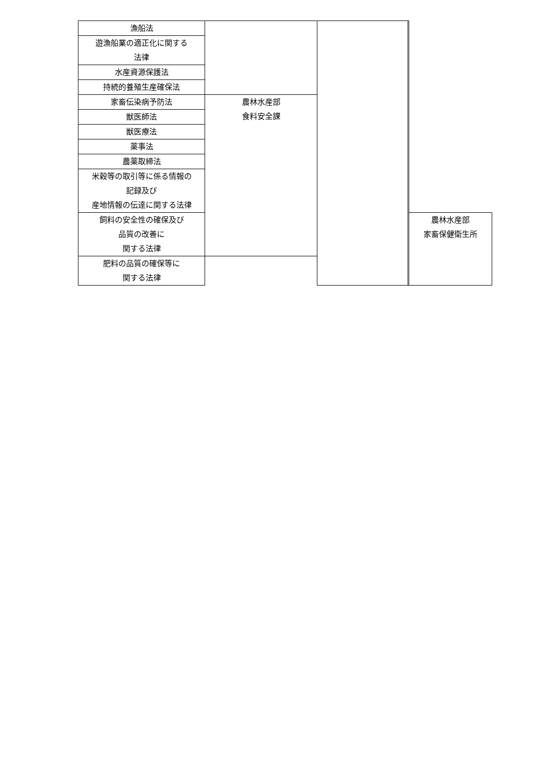| 漁船法 | | | | |
| 遊漁船業の適正化に関する 法律 | | | | |
| 水産資源保護法 | | | | |
| 持続的養殖生産確保法 | | | | |
| 家畜伝染病予防法 | 農林水産部 食料安全課 | | | |
| 獣医師法 | | | | |
| 獣医療法 | | | | |
| 薬事法 | | | | |
| 農薬取締法 | | | | |
| 米穀等の取引等に係る情報の 記録及び 産地情報の伝達に関する法律 | | | | |
| 飼料の安全性の確保及び 品質の改善に 関する法律 | | | | 農林水産部 家畜保健衛生所 |
| 肥料の品質の確保等に 関する法律 | | | | |